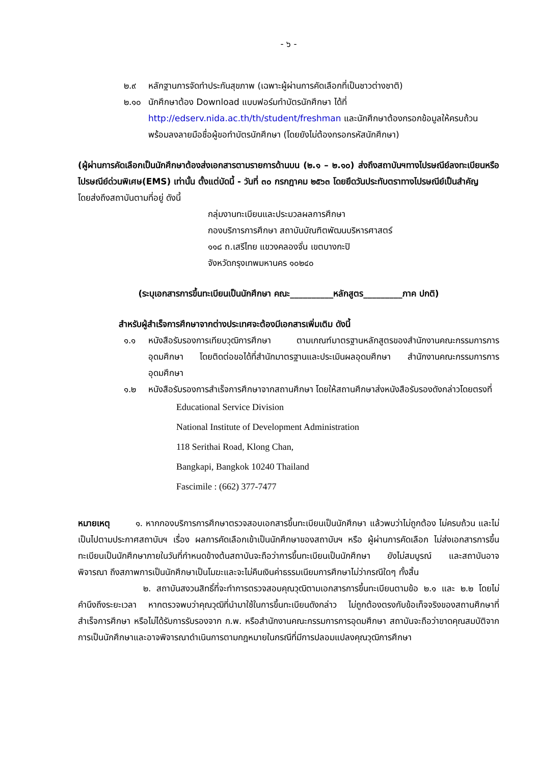- ๖ -
๒.๙ หลักฐานการจัดทำประกันสุขภาพ (เฉพาะผู้ผ่านการคัดเลือกที่เป็นชาวต่างชาติ)
๒.๑๐ นักศึกษาต้อง Download แบบฟอร์มทำบัตรนักศึกษา ได้ที่
http://edserv.nida.ac.th/th/student/freshman และนักศึกษาต้องกรอกข้อมูลให้ครบถ้วน พร้อมลงลายมือชื่อผู้ขอทำบัตรนักศึกษา (โดยยังไม่ต้องกรอกรหัสนักศึกษา)
(ผู้ผ่านการคัดเลือกเป็นนักศึกษาต้องส่งเอกสารตามรายการด้านบน (๒.๑ – ๒.๑๐) ส่งถึงสถาบันฯทางไปรษณีย์ลงทะเบียนหรือไปรษณีย์ด่วนพิเศษ(EMS) เท่านั้น ตั้งแต่บัดนี้ - วันที่ ๓๐ กรกฎาคม ๒๕๖๓ โดยยึดวันประทับตราทางไปรษณีย์เป็นสำคัญ
โดยส่งถึงสถาบันตามที่อยู่ ดังนี้
กลุ่มงานทะเบียนและประมวลผลการศึกษา
กองบริการการศึกษา สถาบันบัณฑิตพัฒนบริหารศาสตร์
๑๑๘ ถ.เสรีไทย แขวงคลองจั่น เขตบางกะปิ
จังหวัดกรุงเทพมหานคร ๑๐๒๔๐
(ระบุเอกสารการขึ้นทะเบียนเป็นนักศึกษา คณะ__________หลักสูตร_________ภาค ปกติ)
สำหรับผู้สำเร็จการศึกษาจากต่างประเทศจะต้องมีเอกสารเพิ่มเติม ดังนี้
๑.๑ หนังสือรับรองการเทียบวุฒิการศึกษา ตามเกณฑ์มาตรฐานหลักสูตรของสำนักงานคณะกรรมการการอุดมศึกษา โดยติดต่อขอได้ที่สำนักมาตรฐานและประเมินผลอุดมศึกษา สำนักงานคณะกรรมการการอุดมศึกษา
๑.๒ หนังสือรับรองการสำเร็จการศึกษาจากสถานศึกษา โดยให้สถานศึกษาส่งหนังสือรับรองดังกล่าวโดยตรงที่
Educational Service Division
National Institute of Development Administration
118 Serithai Road, Klong Chan,
Bangkapi, Bangkok 10240 Thailand
Fascimile : (662) 377-7477
หมายเหตุ ๑. หากกองบริการการศึกษาตรวจสอบเอกสารขึ้นทะเบียนเป็นนักศึกษา แล้วพบว่าไม่ถูกต้อง ไม่ครบถ้วน และไม่เป็นไปตามประกาศสถาบันฯ เรื่อง ผลการคัดเลือกเข้าเป็นนักศึกษาของสถาบันฯ หรือ ผู้ผ่านการคัดเลือก ไม่ส่งเอกสารการขึ้นทะเบียนเป็นนักศึกษาภายในวันที่กำหนดข้างต้นสถาบันจะถือว่าการขึ้นทะเบียนเป็นนักศึกษา ยังไม่สมบูรณ์ และสถาบันอาจพิจารณา ถึงสภาพการเป็นนักศึกษาเป็นโมฆะและจะไม่คืนเงินค่าธรรมเนียมการศึกษาไม่ว่ากรณีใดๆ ทั้งสิ้น
๒. สถาบันสงวนสิทธิ์ที่จะทำการตรวจสอบคุณวุฒิตามเอกสารการขึ้นทะเบียนตามข้อ ๒.๑ และ ๒.๒ โดยไม่คำนึงถึงระยะเวลา หากตรวจพบว่าคุณวุฒิที่นำมาใช้ในการขึ้นทะเบียนดังกล่าว ไม่ถูกต้องตรงกับข้อเท็จจริงของสถานศึกษาที่สำเร็จการศึกษา หรือไม่ได้รับการรับรองจาก ก.พ. หรือสำนักงานคณะกรรมการการอุดมศึกษา สถาบันจะถือว่าขาดคุณสมบัติจากการเป็นนักศึกษาและอาจพิจารณาดำเนินการตามกฎหมายในกรณีที่มีการปลอมแปลงคุณวุฒิการศึกษา